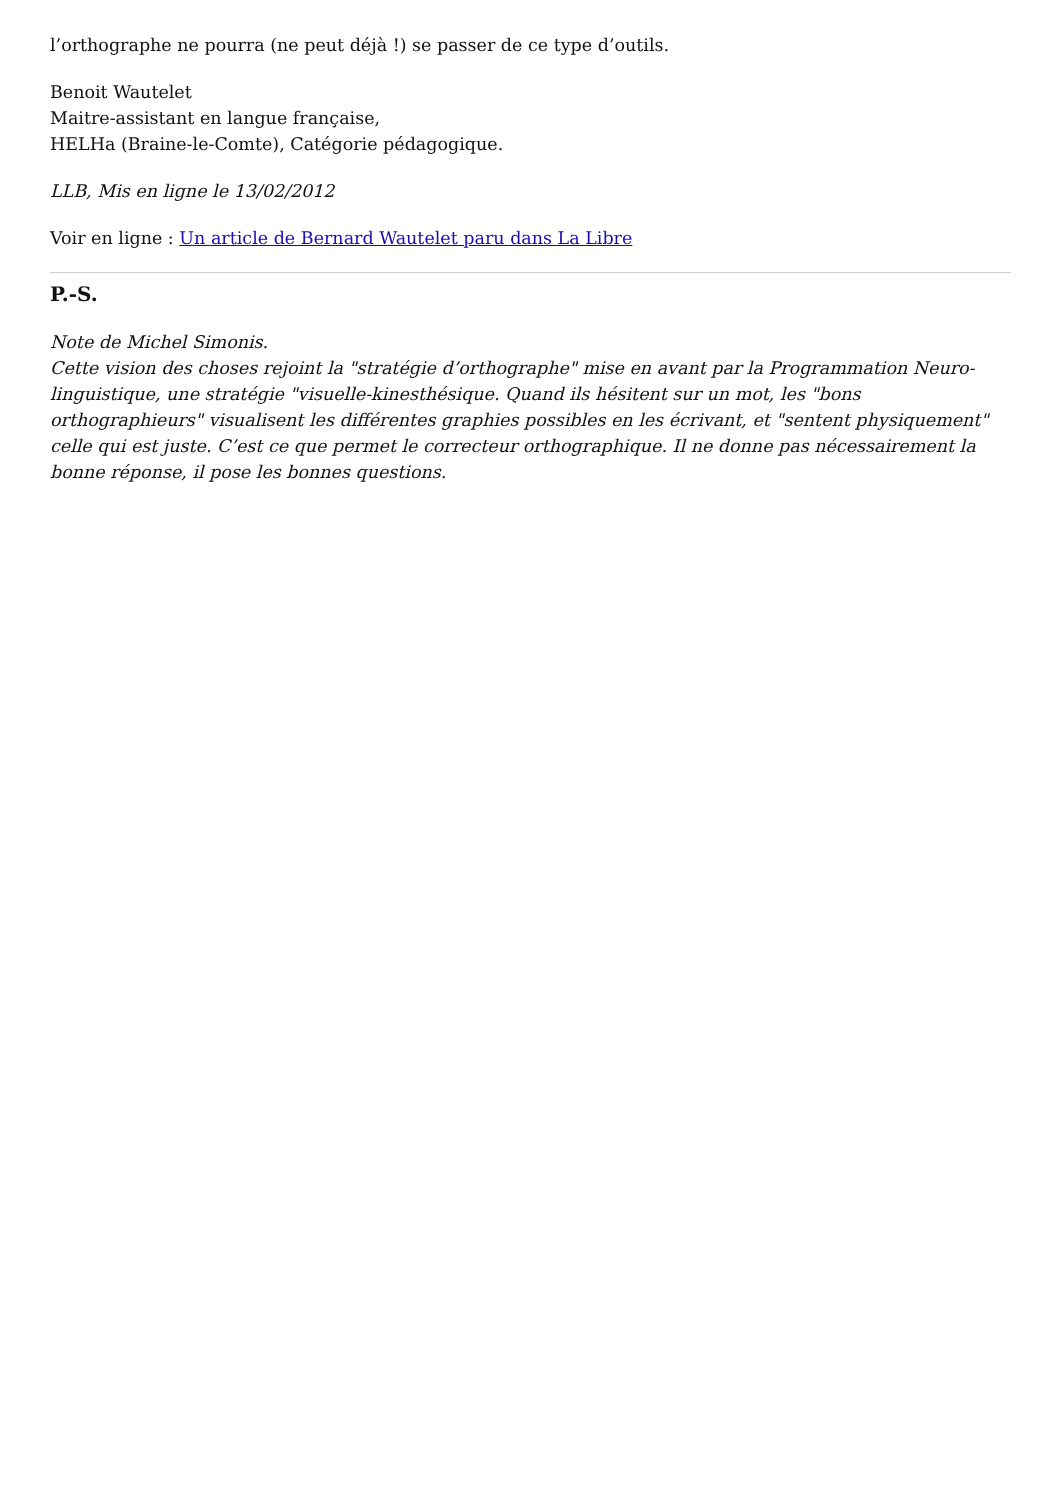l’orthographe ne pourra (ne peut déjà !) se passer de ce type d’outils.
Benoit Wautelet
Maitre-assistant en langue française,
HELHa (Braine-le-Comte), Catégorie pédagogique.
LLB, Mis en ligne le 13/02/2012
Voir en ligne : Un article de Bernard Wautelet paru dans La Libre
P.-S.
Note de Michel Simonis.
Cette vision des choses rejoint la "stratégie d’orthographe" mise en avant par la Programmation Neuro-linguistique, une stratégie "visuelle-kinesthésique. Quand ils hésitent sur un mot, les "bons orthographieurs" visualisent les différentes graphies possibles en les écrivant, et "sentent physiquement" celle qui est juste. C’est ce que permet le correcteur orthographique. Il ne donne pas nécessairement la bonne réponse, il pose les bonnes questions.